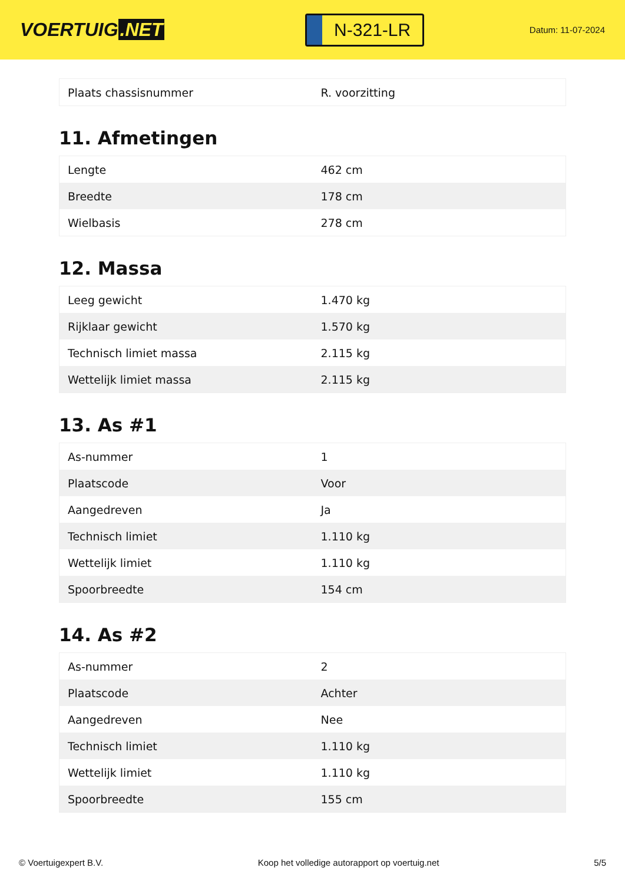VOERTUIG.NET
N-321-LR
Datum: 11-07-2024
| Plaats chassisnummer | R. voorzitting |
11. Afmetingen
| Lengte | 462 cm |
| Breedte | 178 cm |
| Wielbasis | 278 cm |
12. Massa
| Leeg gewicht | 1.470 kg |
| Rijklaar gewicht | 1.570 kg |
| Technisch limiet massa | 2.115 kg |
| Wettelijk limiet massa | 2.115 kg |
13. As #1
| As-nummer | 1 |
| Plaatscode | Voor |
| Aangedreven | Ja |
| Technisch limiet | 1.110 kg |
| Wettelijk limiet | 1.110 kg |
| Spoorbreedte | 154 cm |
14. As #2
| As-nummer | 2 |
| Plaatscode | Achter |
| Aangedreven | Nee |
| Technisch limiet | 1.110 kg |
| Wettelijk limiet | 1.110 kg |
| Spoorbreedte | 155 cm |
© Voertuigexpert B.V. Koop het volledige autorapport op voertuig.net 5/5